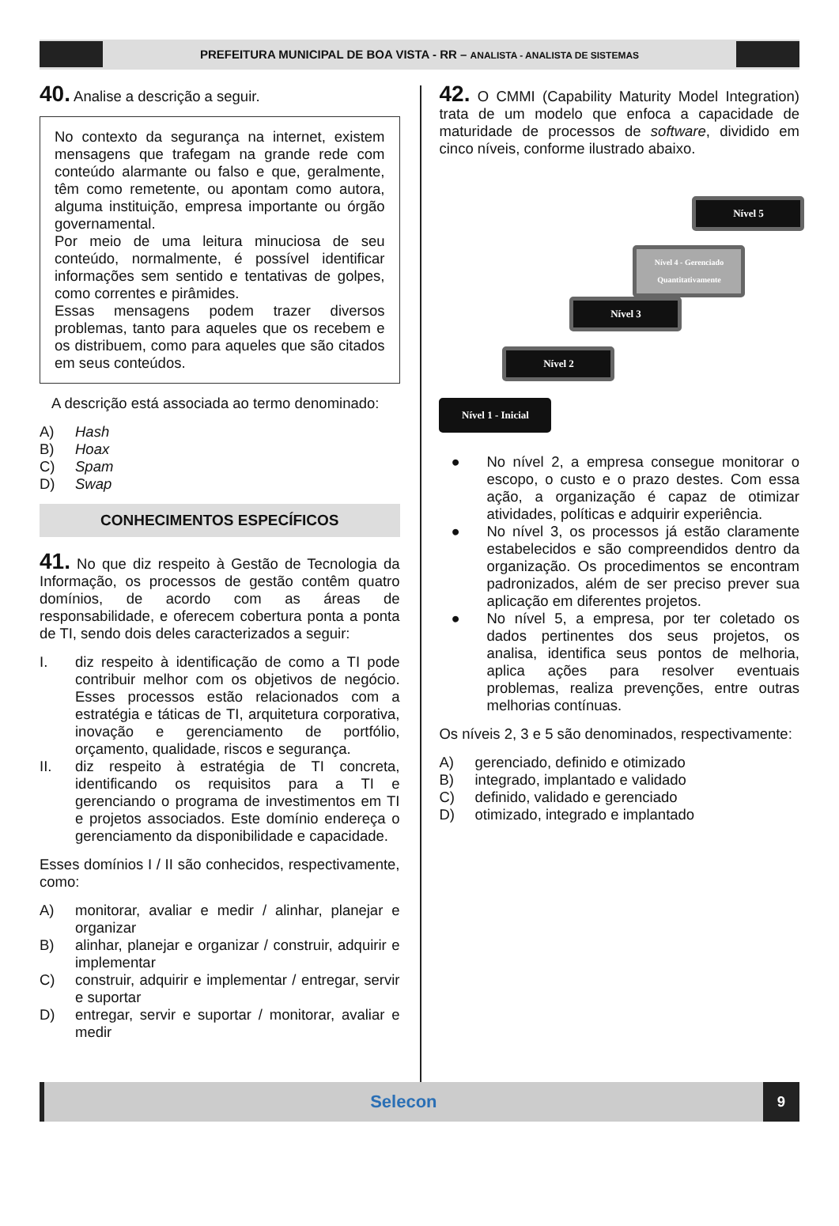PREFEITURA MUNICIPAL DE BOA VISTA - RR – ANALISTA - ANALISTA DE SISTEMAS
40. Analise a descrição a seguir.
No contexto da segurança na internet, existem mensagens que trafegam na grande rede com conteúdo alarmante ou falso e que, geralmente, têm como remetente, ou apontam como autora, alguma instituição, empresa importante ou órgão governamental.
Por meio de uma leitura minuciosa de seu conteúdo, normalmente, é possível identificar informações sem sentido e tentativas de golpes, como correntes e pirâmides.
Essas mensagens podem trazer diversos problemas, tanto para aqueles que os recebem e os distribuem, como para aqueles que são citados em seus conteúdos.
A descrição está associada ao termo denominado:
A) Hash
B) Hoax
C) Spam
D) Swap
CONHECIMENTOS ESPECÍFICOS
41. No que diz respeito à Gestão de Tecnologia da Informação, os processos de gestão contêm quatro domínios, de acordo com as áreas de responsabilidade, e oferecem cobertura ponta a ponta de TI, sendo dois deles caracterizados a seguir:
I. diz respeito à identificação de como a TI pode contribuir melhor com os objetivos de negócio. Esses processos estão relacionados com a estratégia e táticas de TI, arquitetura corporativa, inovação e gerenciamento de portfólio, orçamento, qualidade, riscos e segurança.
II. diz respeito à estratégia de TI concreta, identificando os requisitos para a TI e gerenciando o programa de investimentos em TI e projetos associados. Este domínio endereça o gerenciamento da disponibilidade e capacidade.
Esses domínios I / II são conhecidos, respectivamente, como:
A) monitorar, avaliar e medir / alinhar, planejar e organizar
B) alinhar, planejar e organizar / construir, adquirir e implementar
C) construir, adquirir e implementar / entregar, servir e suportar
D) entregar, servir e suportar / monitorar, avaliar e medir
42. O CMMI (Capability Maturity Model Integration) trata de um modelo que enfoca a capacidade de maturidade de processos de software, dividido em cinco níveis, conforme ilustrado abaixo.
Nível 1 - Inicial
Nível 2
Nível 3
Nível 4 - Gerenciado Quantitativamente
Nível 5
● No nível 2, a empresa consegue monitorar o escopo, o custo e o prazo destes. Com essa ação, a organização é capaz de otimizar atividades, políticas e adquirir experiência.
● No nível 3, os processos já estão claramente estabelecidos e são compreendidos dentro da organização. Os procedimentos se encontram padronizados, além de ser preciso prever sua aplicação em diferentes projetos.
● No nível 5, a empresa, por ter coletado os dados pertinentes dos seus projetos, os analisa, identifica seus pontos de melhoria, aplica ações para resolver eventuais problemas, realiza prevenções, entre outras melhorias contínuas.
Os níveis 2, 3 e 5 são denominados, respectivamente:
A) gerenciado, definido e otimizado
B) integrado, implantado e validado
C) definido, validado e gerenciado
D) otimizado, integrado e implantado
Selecon 9